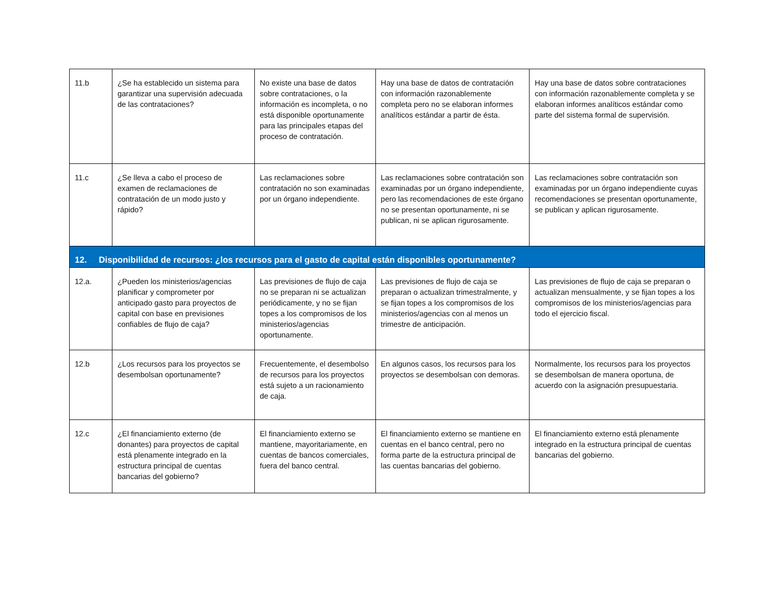| 11.b | ¿Se ha establecido un sistema para garantizar una supervisión adecuada de las contrataciones? | No existe una base de datos sobre contrataciones, o la información es incompleta, o no está disponible oportunamente para las principales etapas del proceso de contratación. | Hay una base de datos de contratación con información razonablemente completa pero no se elaboran informes analíticos estándar a partir de ésta. | Hay una base de datos sobre contrataciones con información razonablemente completa y se elaboran informes analíticos estándar como parte del sistema formal de supervisión. |
| 11.c | ¿Se lleva a cabo el proceso de examen de reclamaciones de contratación de un modo justo y rápido? | Las reclamaciones sobre contratación no son examinadas por un órgano independiente. | Las reclamaciones sobre contratación son examinadas por un órgano independiente, pero las recomendaciones de este órgano no se presentan oportunamente, ni se publican, ni se aplican rigurosamente. | Las reclamaciones sobre contratación son examinadas por un órgano independiente cuyas recomendaciones se presentan oportunamente, se publican y aplican rigurosamente. |
| 12. Disponibilidad de recursos: ¿los recursos para el gasto de capital están disponibles oportunamente? | | | | |
| 12.a. | ¿Pueden los ministerios/agencias planificar y comprometer por anticipado gasto para proyectos de capital con base en previsiones confiables de flujo de caja? | Las previsiones de flujo de caja no se preparan ni se actualizan periódicamente, y no se fijan topes a los compromisos de los ministerios/agencias oportunamente. | Las previsiones de flujo de caja se preparan o actualizan trimestralmente, y se fijan topes a los compromisos de los ministerios/agencias con al menos un trimestre de anticipación. | Las previsiones de flujo de caja se preparan o actualizan mensualmente, y se fijan topes a los compromisos de los ministerios/agencias para todo el ejercicio fiscal. |
| 12.b | ¿Los recursos para los proyectos se desembolsan oportunamente? | Frecuentemente, el desembolso de recursos para los proyectos está sujeto a un racionamiento de caja. | En algunos casos, los recursos para los proyectos se desembolsan con demoras. | Normalmente, los recursos para los proyectos se desembolsan de manera oportuna, de acuerdo con la asignación presupuestaria. |
| 12.c | ¿El financiamiento externo (de donantes) para proyectos de capital está plenamente integrado en la estructura principal de cuentas bancarias del gobierno? | El financiamiento externo se mantiene, mayoritariamente, en cuentas de bancos comerciales, fuera del banco central. | El financiamiento externo se mantiene en cuentas en el banco central, pero no forma parte de la estructura principal de las cuentas bancarias del gobierno. | El financiamiento externo está plenamente integrado en la estructura principal de cuentas bancarias del gobierno. |